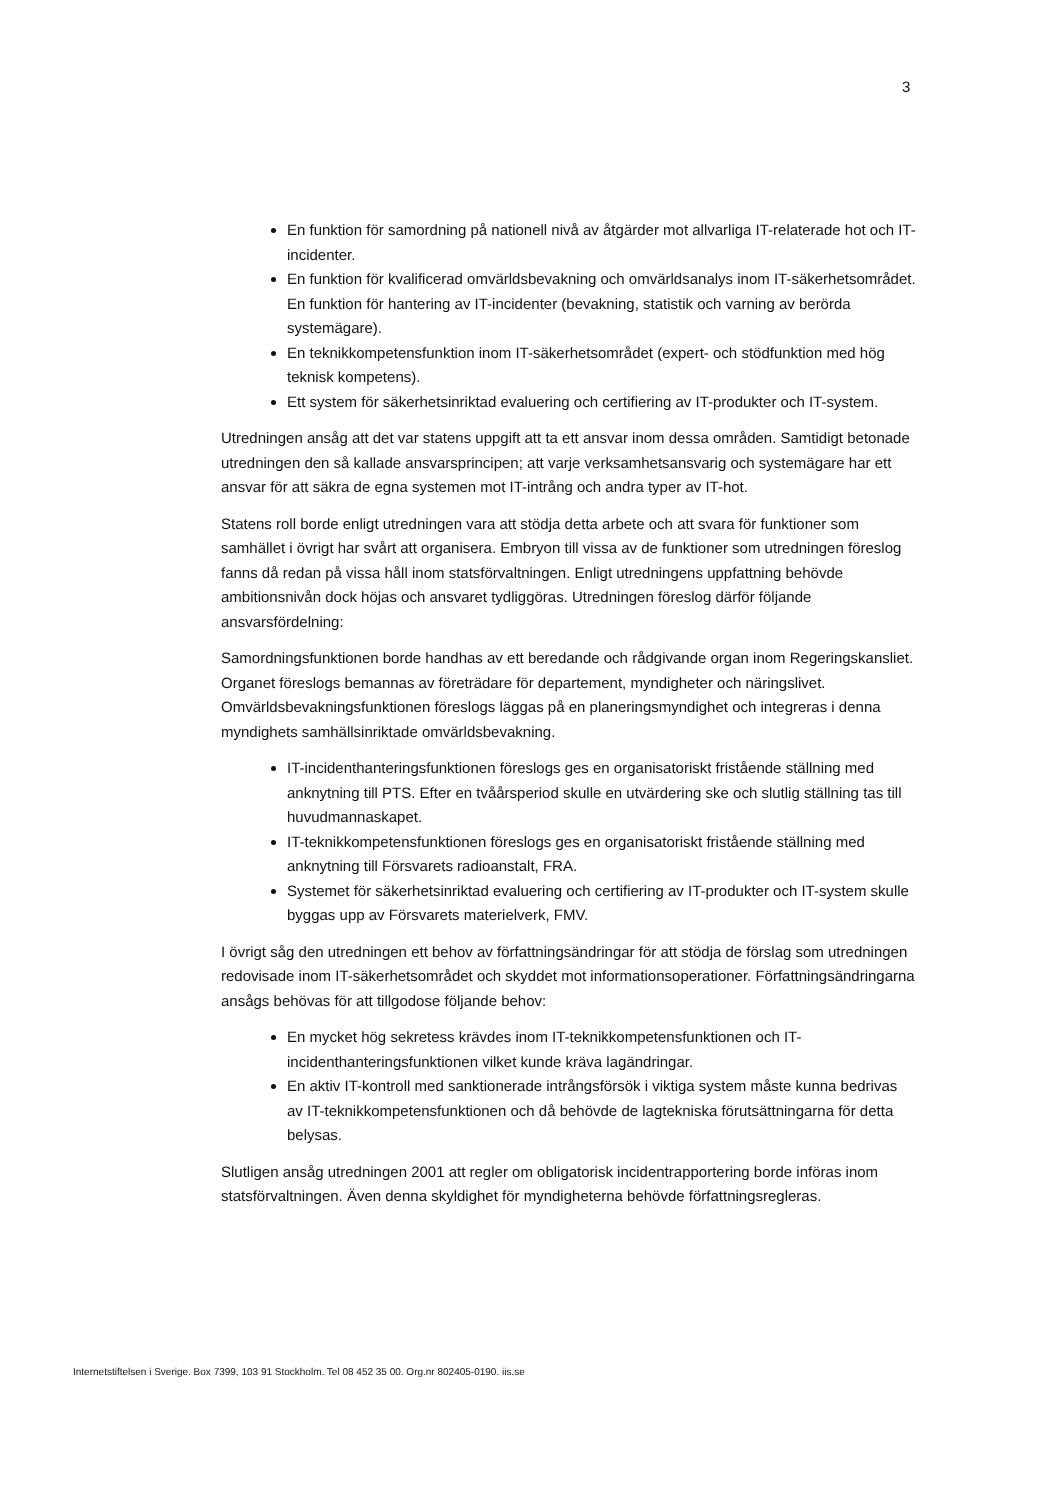3
En funktion för samordning på nationell nivå av åtgärder mot allvarliga IT-relaterade hot och IT-incidenter.
En funktion för kvalificerad omvärldsbevakning och omvärldsanalys inom IT-säkerhetsområdet.
En funktion för hantering av IT-incidenter (bevakning, statistik och varning av berörda systemägare).
En teknikkompetensfunktion inom IT-säkerhetsområdet (expert- och stödfunktion med hög teknisk kompetens).
Ett system för säkerhetsinriktad evaluering och certifiering av IT-produkter och IT-system.
Utredningen ansåg att det var statens uppgift att ta ett ansvar inom dessa områden. Samtidigt betonade utredningen den så kallade ansvarsprincipen; att varje verksamhetsansvarig och systemägare har ett ansvar för att säkra de egna systemen mot IT-intrång och andra typer av IT-hot.
Statens roll borde enligt utredningen vara att stödja detta arbete och att svara för funktioner som samhället i övrigt har svårt att organisera. Embryon till vissa av de funktioner som utredningen föreslog fanns då redan på vissa håll inom statsförvaltningen. Enligt utredningens uppfattning behövde ambitionsnivån dock höjas och ansvaret tydliggöras. Utredningen föreslog därför följande ansvarsfördelning:
Samordningsfunktionen borde handhas av ett beredande och rådgivande organ inom Regeringskansliet. Organet föreslogs bemannas av företrädare för departement, myndigheter och näringslivet. Omvärldsbevakningsfunktionen föreslogs läggas på en planeringsmyndighet och integreras i denna myndighets samhällsinriktade omvärldsbevakning.
IT-incidenthanteringsfunktionen föreslogs ges en organisatoriskt fristående ställning med anknytning till PTS. Efter en tvåårsperiod skulle en utvärdering ske och slutlig ställning tas till huvudmannaskapet.
IT-teknikkompetensfunktionen föreslogs ges en organisatoriskt fristående ställning med anknytning till Försvarets radioanstalt, FRA.
Systemet för säkerhetsinriktad evaluering och certifiering av IT-produkter och IT-system skulle byggas upp av Försvarets materielverk, FMV.
I övrigt såg den utredningen ett behov av författningsändringar för att stödja de förslag som utredningen redovisade inom IT-säkerhetsområdet och skyddet mot informationsoperationer. Författningsändringarna ansågs behövas för att tillgodose följande behov:
En mycket hög sekretess krävdes inom IT-teknikkompetensfunktionen och IT-incidenthanteringsfunktionen vilket kunde kräva lagändringar.
En aktiv IT-kontroll med sanktionerade intrångsförsök i viktiga system måste kunna bedrivas av IT-teknikkompetensfunktionen och då behövde de lagtekniska förutsättningarna för detta belysas.
Slutligen ansåg utredningen 2001 att regler om obligatorisk incidentrapportering borde införas inom statsförvaltningen. Även denna skyldighet för myndigheterna behövde författningsregleras.
Internetstiftelsen i Sverige. Box 7399, 103 91 Stockholm. Tel 08 452 35 00. Org.nr 802405-0190. iis.se